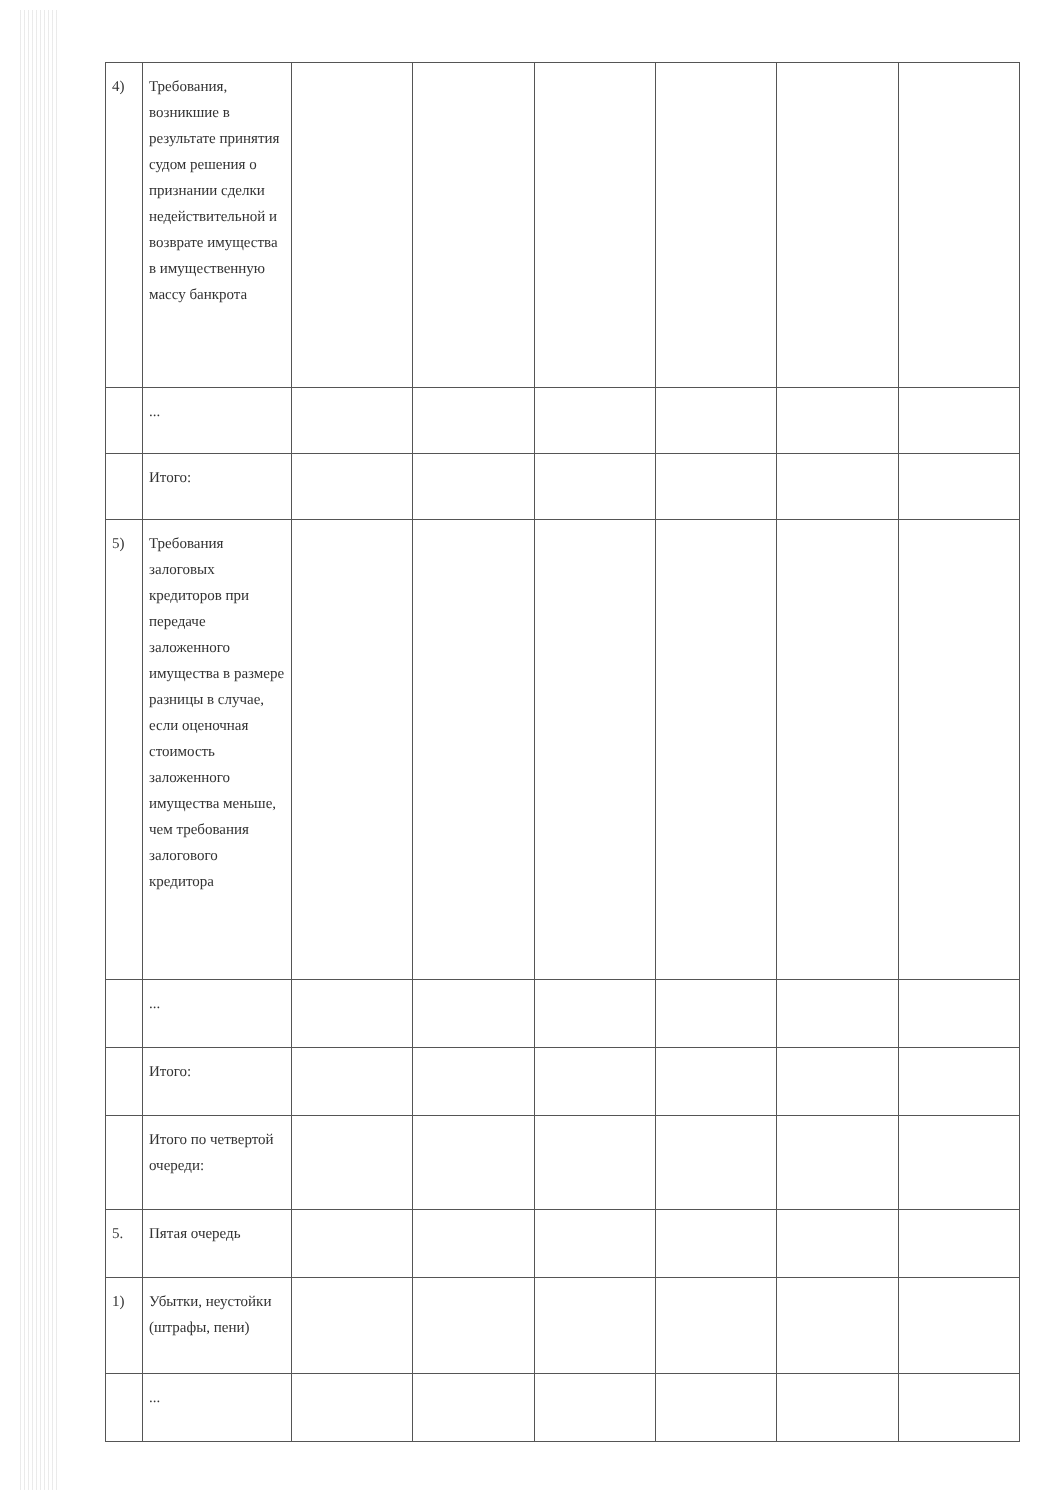| 4) | Требования, возникшие в результате принятия судом решения о признании сделки недействительной и возврате имущества в имущественную массу банкрота | | | | | | |
| | ... | | | | | | |
| | Итого: | | | | | | |
| 5) | Требования залоговых кредиторов при передаче заложенного имущества в размере разницы в случае, если оценочная стоимость заложенного имущества меньше, чем требования залогового кредитора | | | | | | |
| | ... | | | | | | |
| | Итого: | | | | | | |
| | Итого по четвертой очереди: | | | | | | |
| 5. | Пятая очередь | | | | | | |
| 1) | Убытки, неустойки (штрафы, пени) | | | | | | |
| | ... | | | | | | |